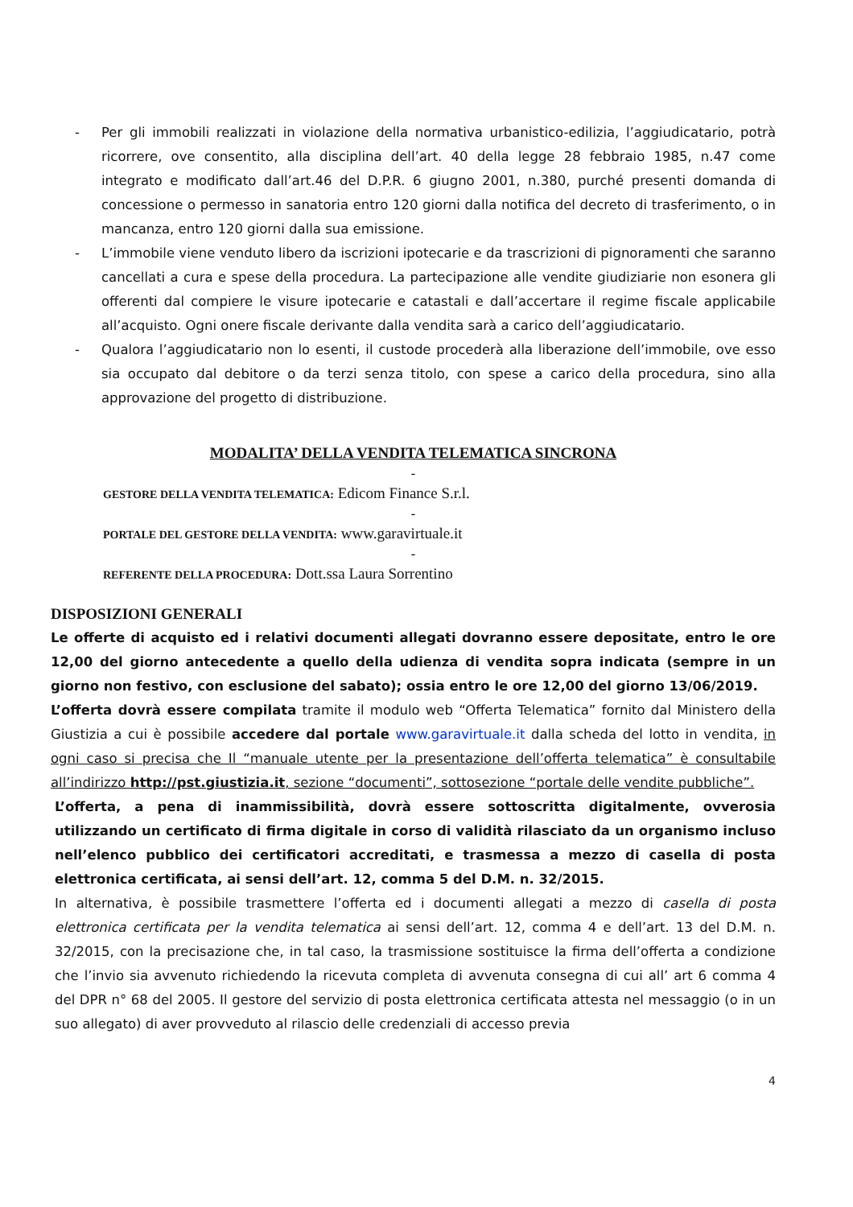- Per gli immobili realizzati in violazione della normativa urbanistico-edilizia, l’aggiudicatario, potrà ricorrere, ove consentito, alla disciplina dell’art. 40 della legge 28 febbraio 1985, n.47 come integrato e modificato dall’art.46 del D.P.R. 6 giugno 2001, n.380, purché presenti domanda di concessione o permesso in sanatoria entro 120 giorni dalla notifica del decreto di trasferimento, o in mancanza, entro 120 giorni dalla sua emissione.
- L’immobile viene venduto libero da iscrizioni ipotecarie e da trascrizioni di pignoramenti che saranno cancellati a cura e spese della procedura. La partecipazione alle vendite giudiziarie non esonera gli offerenti dal compiere le visure ipotecarie e catastali e dall’accertare il regime fiscale applicabile all’acquisto. Ogni onere fiscale derivante dalla vendita sarà a carico dell’aggiudicatario.
- Qualora l’aggiudicatario non lo esenti, il custode procederà alla liberazione dell’immobile, ove esso sia occupato dal debitore o da terzi senza titolo, con spese a carico della procedura, sino alla approvazione del progetto di distribuzione.
MODALITA’ DELLA VENDITA TELEMATICA SINCRONA
-
GESTORE DELLA VENDITA TELEMATICA: Edicom Finance S.r.l.
-
PORTALE DEL GESTORE DELLA VENDITA: www.garavirtuale.it
-
REFERENTE DELLA PROCEDURA: Dott.ssa Laura Sorrentino
DISPOSIZIONI GENERALI
Le offerte di acquisto ed i relativi documenti allegati dovranno essere depositate, entro le ore 12,00 del giorno antecedente a quello della udienza di vendita sopra indicata (sempre in un giorno non festivo, con esclusione del sabato); ossia entro le ore 12,00 del giorno 13/06/2019.
L’offerta dovrà essere compilata tramite il modulo web “Offerta Telematica” fornito dal Ministero della Giustizia a cui è possibile accedere dal portale www.garavirtuale.it dalla scheda del lotto in vendita, in ogni caso si precisa che Il “manuale utente per la presentazione dell’offerta telematica” è consultabile all’indirizzo http://pst.giustizia.it, sezione “documenti”, sottosezione “portale delle vendite pubbliche”.
L’offerta, a pena di inammissibilità, dovrà essere sottoscritta digitalmente, ovverosia utilizzando un certificato di firma digitale in corso di validità rilasciato da un organismo incluso nell’elenco pubblico dei certificatori accreditati, e trasmessa a mezzo di casella di posta elettronica certificata, ai sensi dell’art. 12, comma 5 del D.M. n. 32/2015.
In alternativa, è possibile trasmettere l’offerta ed i documenti allegati a mezzo di casella di posta elettronica certificata per la vendita telematica ai sensi dell’art. 12, comma 4 e dell’art. 13 del D.M. n. 32/2015, con la precisazione che, in tal caso, la trasmissione sostituisce la firma dell’offerta a condizione che l’invio sia avvenuto richiedendo la ricevuta completa di avvenuta consegna di cui all’ art 6 comma 4 del DPR n° 68 del 2005. Il gestore del servizio di posta elettronica certificata attesta nel messaggio (o in un suo allegato) di aver provveduto al rilascio delle credenziali di accesso previa
4